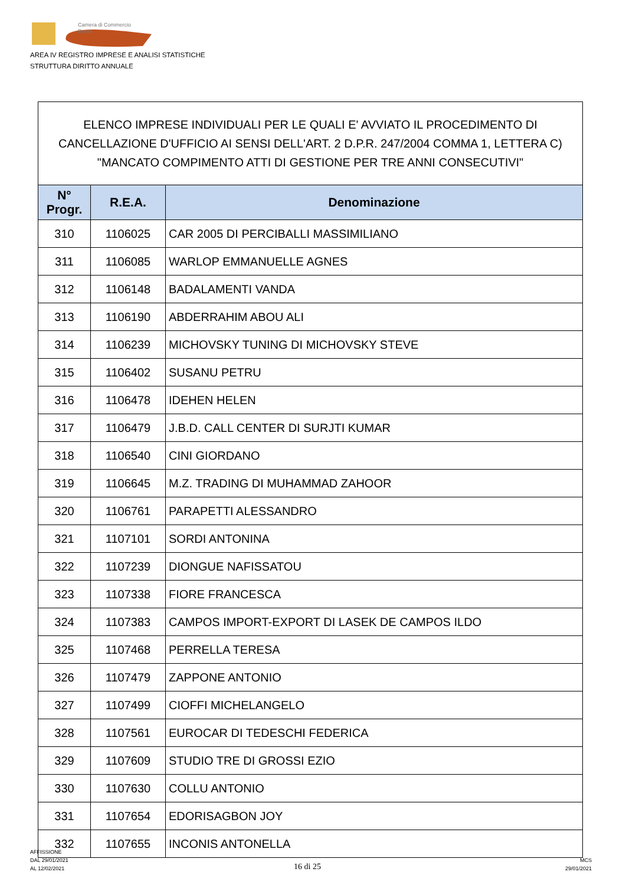Camera di Commercio
Roma
AREA IV REGISTRO IMPRESE E ANALISI STATISTICHE
STRUTTURA DIRITTO ANNUALE
ELENCO IMPRESE INDIVIDUALI PER LE QUALI E' AVVIATO IL PROCEDIMENTO DI CANCELLAZIONE D'UFFICIO AI SENSI DELL'ART. 2 D.P.R. 247/2004 COMMA 1, LETTERA C) "MANCATO COMPIMENTO ATTI DI GESTIONE PER TRE ANNI CONSECUTIVI"
| N° Progr. | R.E.A. | Denominazione |
| --- | --- | --- |
| 310 | 1106025 | CAR 2005 DI PERCIBALLI MASSIMILIANO |
| 311 | 1106085 | WARLOP EMMANUELLE AGNES |
| 312 | 1106148 | BADALAMENTI VANDA |
| 313 | 1106190 | ABDERRAHIM ABOU ALI |
| 314 | 1106239 | MICHOVSKY TUNING DI MICHOVSKY STEVE |
| 315 | 1106402 | SUSANU PETRU |
| 316 | 1106478 | IDEHEN HELEN |
| 317 | 1106479 | J.B.D. CALL CENTER DI SURJTI KUMAR |
| 318 | 1106540 | CINI GIORDANO |
| 319 | 1106645 | M.Z. TRADING DI MUHAMMAD ZAHOOR |
| 320 | 1106761 | PARAPETTI ALESSANDRO |
| 321 | 1107101 | SORDI ANTONINA |
| 322 | 1107239 | DIONGUE NAFISSATOU |
| 323 | 1107338 | FIORE FRANCESCA |
| 324 | 1107383 | CAMPOS IMPORT-EXPORT DI LASEK DE CAMPOS ILDO |
| 325 | 1107468 | PERRELLA TERESA |
| 326 | 1107479 | ZAPPONE ANTONIO |
| 327 | 1107499 | CIOFFI MICHELANGELO |
| 328 | 1107561 | EUROCAR DI TEDESCHI FEDERICA |
| 329 | 1107609 | STUDIO TRE DI GROSSI EZIO |
| 330 | 1107630 | COLLU ANTONIO |
| 331 | 1107654 | EDORISAGBON JOY |
| 332 | 1107655 | INCONIS ANTONELLA |
AFFISSIONE
DAL 29/01/2021
AL 12/02/2021
16 di 25
MCS
29/01/2021